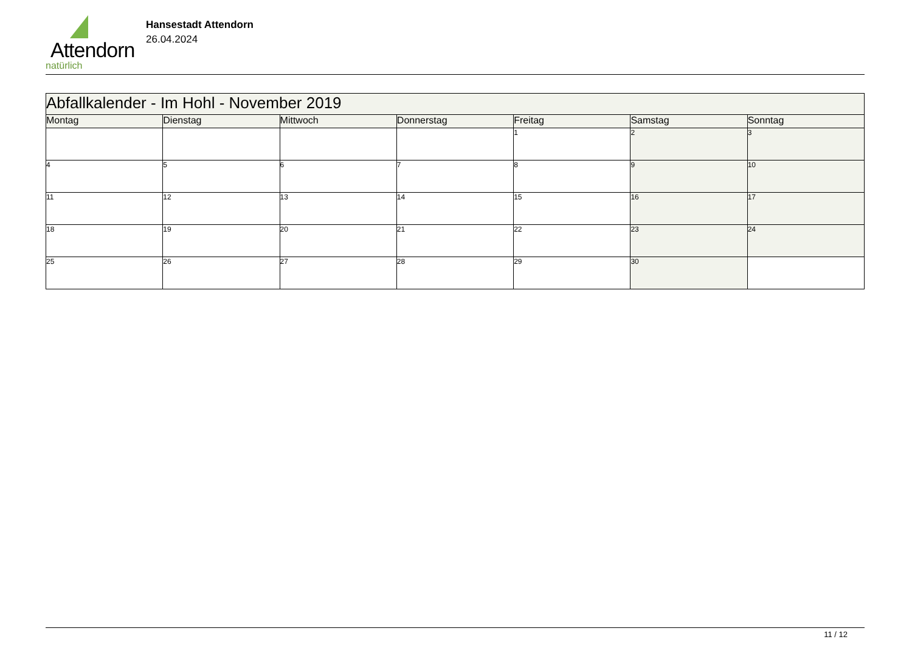Attendorn
natürlich
Hansestadt Attendorn
26.04.2024
| Abfallkalender - Im Hohl - November 2019 | | | | | | |
| Montag | Dienstag | Mittwoch | Donnerstag | Freitag | Samstag | Sonntag |
| | | | | 1 | 2 | 3 |
| 4 | 5 | 6 | 7 | 8 | 9 | 10 |
| 11 | 12 | 13 | 14 | 15 | 16 | 17 |
| 18 | 19 | 20 | 21 | 22 | 23 | 24 |
| 25 | 26 | 27 | 28 | 29 | 30 | |
11 / 12